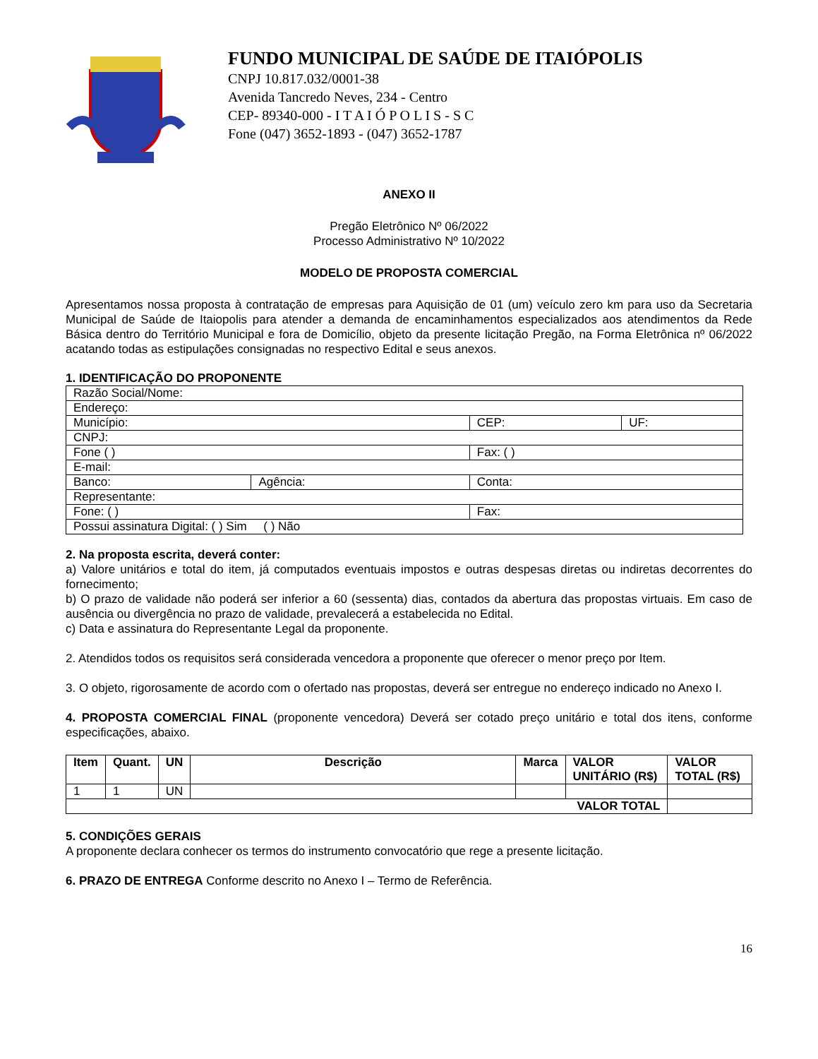FUNDO MUNICIPAL DE SAÚDE DE ITAIÓPOLIS
CNPJ 10.817.032/0001-38
Avenida Tancredo Neves, 234 - Centro
CEP- 89340-000 - I T A I Ó P O L I S - S C
Fone (047) 3652-1893 - (047) 3652-1787
ANEXO II
Pregão Eletrônico Nº 06/2022
Processo Administrativo Nº 10/2022
MODELO DE PROPOSTA COMERCIAL
Apresentamos nossa proposta à contratação de empresas para Aquisição de 01 (um) veículo zero km para uso da Secretaria Municipal de Saúde de Itaiopolis para atender a demanda de encaminhamentos especializados aos atendimentos da Rede Básica dentro do Território Municipal e fora de Domicílio, objeto da presente licitação Pregão, na Forma Eletrônica nº 06/2022 acatando todas as estipulações consignadas no respectivo Edital e seus anexos.
1. IDENTIFICAÇÃO DO PROPONENTE
| Razão Social/Nome: | | | | |
| Endereço: | | | | |
| Município: | | | CEP: | UF: |
| CNPJ: | | | | |
| Fone ( ) | | | Fax: ( ) | |
| E-mail: | | | | |
| Banco: | Agência: | Conta: | | |
| Representante: | | | | |
| Fone: ( ) | | | Fax: | |
| Possui assinatura Digital: ( ) Sim ( ) Não | | | | |
2. Na proposta escrita, deverá conter:
a) Valore unitários e total do item, já computados eventuais impostos e outras despesas diretas ou indiretas decorrentes do fornecimento;
b) O prazo de validade não poderá ser inferior a 60 (sessenta) dias, contados da abertura das propostas virtuais. Em caso de ausência ou divergência no prazo de validade, prevalecerá a estabelecida no Edital.
c) Data e assinatura do Representante Legal da proponente.
2. Atendidos todos os requisitos será considerada vencedora a proponente que oferecer o menor preço por Item.
3. O objeto, rigorosamente de acordo com o ofertado nas propostas, deverá ser entregue no endereço indicado no Anexo I.
4. PROPOSTA COMERCIAL FINAL (proponente vencedora) Deverá ser cotado preço unitário e total dos itens, conforme especificações, abaixo.
| Item | Quant. | UN | Descrição | Marca | VALOR UNITÁRIO (R$) | VALOR TOTAL (R$) |
| --- | --- | --- | --- | --- | --- | --- |
| 1 | 1 | UN | | | | |
| VALOR TOTAL | | | | | | |
5. CONDIÇÕES GERAIS
A proponente declara conhecer os termos do instrumento convocatório que rege a presente licitação.
6. PRAZO DE ENTREGA Conforme descrito no Anexo I – Termo de Referência.
16